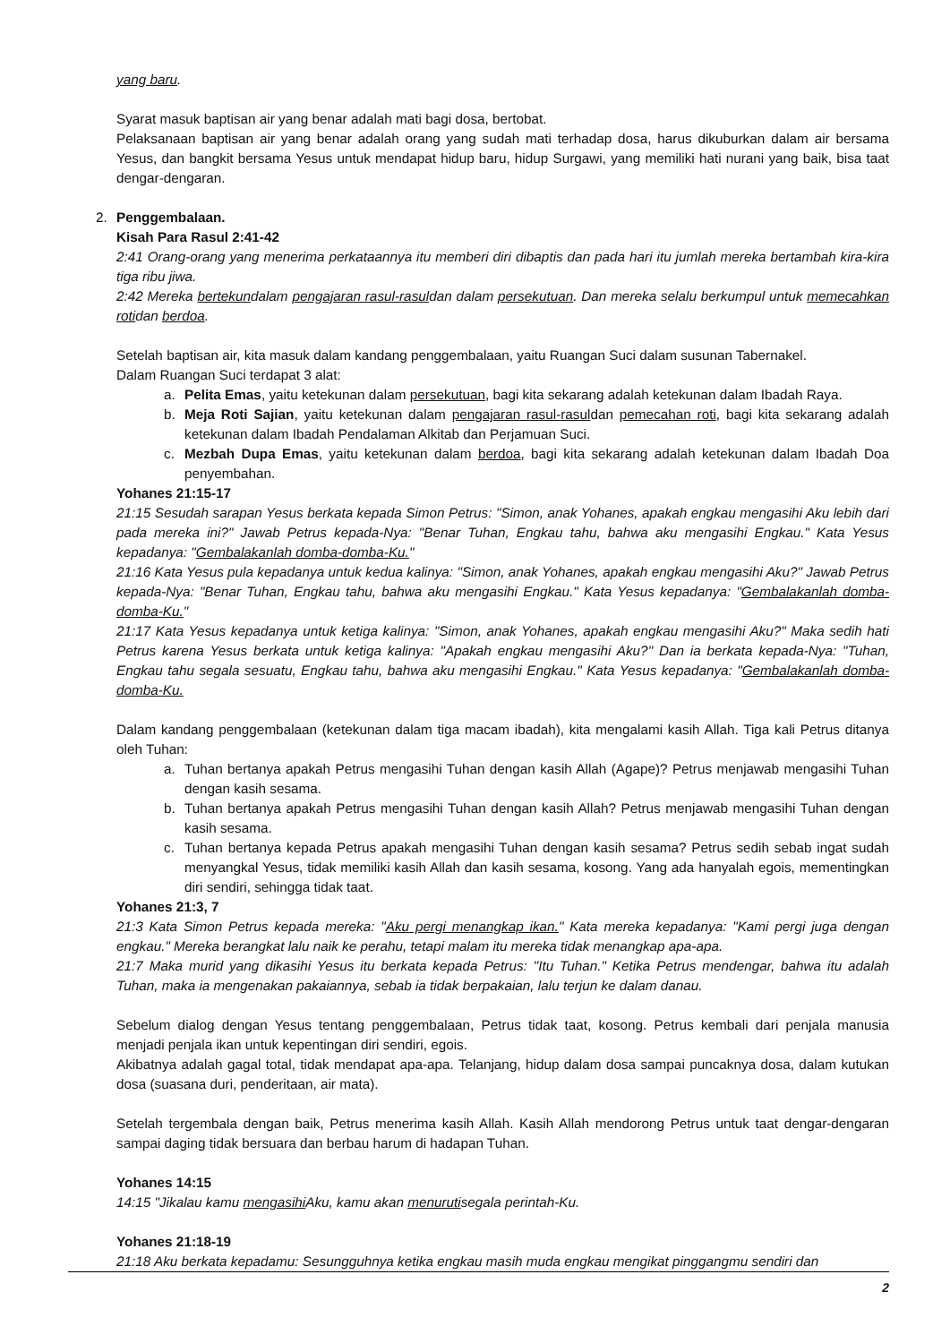yang baru.
Syarat masuk baptisan air yang benar adalah mati bagi dosa, bertobat.
Pelaksanaan baptisan air yang benar adalah orang yang sudah mati terhadap dosa, harus dikuburkan dalam air bersama Yesus, dan bangkit bersama Yesus untuk mendapat hidup baru, hidup Surgawi, yang memiliki hati nurani yang baik, bisa taat dengar-dengaran.
2. Penggembalaan.
Kisah Para Rasul 2:41-42
2:41 Orang-orang yang menerima perkataannya itu memberi diri dibaptis dan pada hari itu jumlah mereka bertambah kira-kira tiga ribu jiwa.
2:42 Mereka bertekundalam pengajaran rasul-rasuldan dalam persekutuan. Dan mereka selalu berkumpul untuk memecahkan rotidan berdoa.
Setelah baptisan air, kita masuk dalam kandang penggembalaan, yaitu Ruangan Suci dalam susunan Tabernakel.
Dalam Ruangan Suci terdapat 3 alat:
a. Pelita Emas, yaitu ketekunan dalam persekutuan, bagi kita sekarang adalah ketekunan dalam Ibadah Raya.
b. Meja Roti Sajian, yaitu ketekunan dalam pengajaran rasul-rasuldan pemecahan roti, bagi kita sekarang adalah ketekunan dalam Ibadah Pendalaman Alkitab dan Perjamuan Suci.
c. Mezbah Dupa Emas, yaitu ketekunan dalam berdoa, bagi kita sekarang adalah ketekunan dalam Ibadah Doa penyembahan.
Yohanes 21:15-17
21:15 Sesudah sarapan Yesus berkata kepada Simon Petrus: "Simon, anak Yohanes, apakah engkau mengasihi Aku lebih dari pada mereka ini?" Jawab Petrus kepada-Nya: "Benar Tuhan, Engkau tahu, bahwa aku mengasihi Engkau." Kata Yesus kepadanya: "Gembalakanlah domba-domba-Ku."
21:16 Kata Yesus pula kepadanya untuk kedua kalinya: "Simon, anak Yohanes, apakah engkau mengasihi Aku?" Jawab Petrus kepada-Nya: "Benar Tuhan, Engkau tahu, bahwa aku mengasihi Engkau." Kata Yesus kepadanya: "Gembalakanlah domba-domba-Ku."
21:17 Kata Yesus kepadanya untuk ketiga kalinya: "Simon, anak Yohanes, apakah engkau mengasihi Aku?" Maka sedih hati Petrus karena Yesus berkata untuk ketiga kalinya: "Apakah engkau mengasihi Aku?" Dan ia berkata kepada-Nya: "Tuhan, Engkau tahu segala sesuatu, Engkau tahu, bahwa aku mengasihi Engkau." Kata Yesus kepadanya: "Gembalakanlah domba-domba-Ku.
Dalam kandang penggembalaan (ketekunan dalam tiga macam ibadah), kita mengalami kasih Allah. Tiga kali Petrus ditanya oleh Tuhan:
a. Tuhan bertanya apakah Petrus mengasihi Tuhan dengan kasih Allah (Agape)? Petrus menjawab mengasihi Tuhan dengan kasih sesama.
b. Tuhan bertanya apakah Petrus mengasihi Tuhan dengan kasih Allah? Petrus menjawab mengasihi Tuhan dengan kasih sesama.
c. Tuhan bertanya kepada Petrus apakah mengasihi Tuhan dengan kasih sesama? Petrus sedih sebab ingat sudah menyangkal Yesus, tidak memiliki kasih Allah dan kasih sesama, kosong. Yang ada hanyalah egois, mementingkan diri sendiri, sehingga tidak taat.
Yohanes 21:3, 7
21:3 Kata Simon Petrus kepada mereka: "Aku pergi menangkap ikan." Kata mereka kepadanya: "Kami pergi juga dengan engkau." Mereka berangkat lalu naik ke perahu, tetapi malam itu mereka tidak menangkap apa-apa.
21:7 Maka murid yang dikasihi Yesus itu berkata kepada Petrus: "Itu Tuhan." Ketika Petrus mendengar, bahwa itu adalah Tuhan, maka ia mengenakan pakaiannya, sebab ia tidak berpakaian, lalu terjun ke dalam danau.
Sebelum dialog dengan Yesus tentang penggembalaan, Petrus tidak taat, kosong. Petrus kembali dari penjala manusia menjadi penjala ikan untuk kepentingan diri sendiri, egois.
Akibatnya adalah gagal total, tidak mendapat apa-apa. Telanjang, hidup dalam dosa sampai puncaknya dosa, dalam kutukan dosa (suasana duri, penderitaan, air mata).
Setelah tergembala dengan baik, Petrus menerima kasih Allah. Kasih Allah mendorong Petrus untuk taat dengar-dengaran sampai daging tidak bersuara dan berbau harum di hadapan Tuhan.
Yohanes 14:15
14:15 "Jikalau kamu mengasihi Aku, kamu akan menurutisegala perintah-Ku.
Yohanes 21:18-19
21:18 Aku berkata kepadamu: Sesungguhnya ketika engkau masih muda engkau mengikat pinggangmu sendiri dan
2